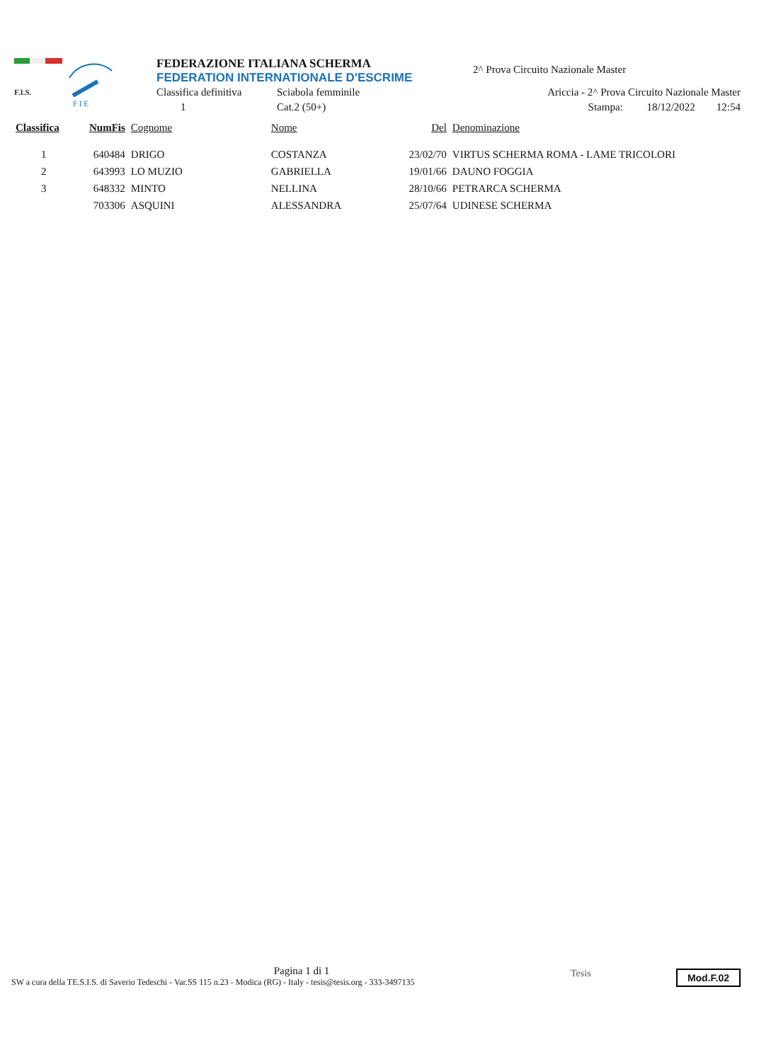F.I.S.
F I E
FEDERAZIONE ITALIANA SCHERMA
FEDERATION INTERNATIONALE D'ESCRIME
2^ Prova Circuito Nazionale Master
Classifica definitiva Sciabola femminile Ariccia - 2^ Prova Circuito Nazionale Master
1 Cat.2 (50+) Stampa: 18/12/2022 12:54
| Classifica | NumFis | Cognome | Nome | Del | Denominazione |
| --- | --- | --- | --- | --- | --- |
| 1 | 640484 | DRIGO | COSTANZA | 23/02/70 | VIRTUS SCHERMA ROMA - LAME TRICOLORI |
| 2 | 643993 | LO MUZIO | GABRIELLA | 19/01/66 | DAUNO FOGGIA |
| 3 | 648332 | MINTO | NELLINA | 28/10/66 | PETRARCA SCHERMA |
| | 703306 | ASQUINI | ALESSANDRA | 25/07/64 | UDINESE SCHERMA |
Pagina 1 di 1
SW a cura della TE.S.I.S. di Saverio Tedeschi - Var.SS 115 n.23 - Modica (RG) - Italy - tesis@tesis.org - 333-3497135
Tesis Mod.F.02